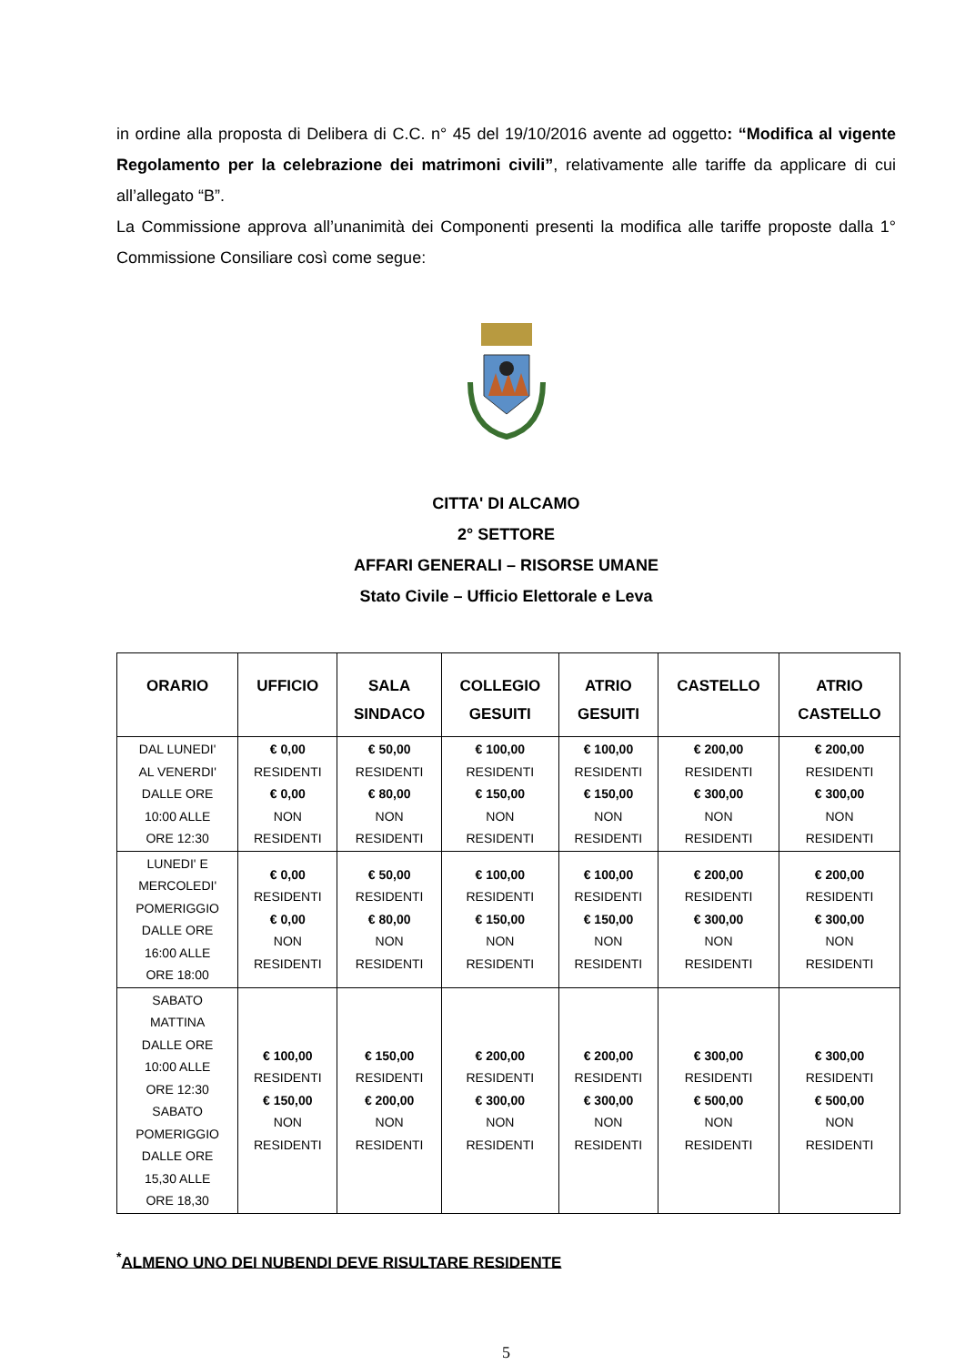in ordine alla proposta di Delibera di C.C. n° 45 del 19/10/2016 avente ad oggetto: “Modifica al vigente Regolamento per la celebrazione dei matrimoni civili”, relativamente alle tariffe da applicare di cui all’allegato “B”.
La Commissione approva all’unanimità dei Componenti presenti la modifica alle tariffe proposte dalla 1° Commissione Consiliare così come segue:
CITTA' DI ALCAMO
2° SETTORE
AFFARI GENERALI – RISORSE UMANE
Stato Civile – Ufficio Elettorale e Leva
| ORARIO | UFFICIO | SALA SINDACO | COLLEGIO GESUITI | ATRIO GESUITI | CASTELLO | ATRIO CASTELLO |
| --- | --- | --- | --- | --- | --- | --- |
| DAL LUNEDI' AL VENERDI' DALLE ORE 10:00 ALLE ORE 12:30 | € 0,00 RESIDENTI € 0,00 NON RESIDENTI | € 50,00 RESIDENTI € 80,00 NON RESIDENTI | € 100,00 RESIDENTI € 150,00 NON RESIDENTI | € 100,00 RESIDENTI € 150,00 NON RESIDENTI | € 200,00 RESIDENTI € 300,00 NON RESIDENTI | € 200,00 RESIDENTI € 300,00 NON RESIDENTI |
| LUNEDI' E MERCOLEDI' POMERIGGIO DALLE ORE 16:00 ALLE ORE 18:00 | € 0,00 RESIDENTI € 0,00 NON RESIDENTI | € 50,00 RESIDENTI € 80,00 NON RESIDENTI | € 100,00 RESIDENTI € 150,00 NON RESIDENTI | € 100,00 RESIDENTI € 150,00 NON RESIDENTI | € 200,00 RESIDENTI € 300,00 NON RESIDENTI | € 200,00 RESIDENTI € 300,00 NON RESIDENTI |
| SABATO MATTINA DALLE ORE 10:00 ALLE ORE 12:30 SABATO POMERIGGIO DALLE ORE 15,30 ALLE ORE 18,30 | € 100,00 RESIDENTI € 150,00 NON RESIDENTI | € 150,00 RESIDENTI € 200,00 NON RESIDENTI | € 200,00 RESIDENTI € 300,00 NON RESIDENTI | € 200,00 RESIDENTI € 300,00 NON RESIDENTI | € 300,00 RESIDENTI € 500,00 NON RESIDENTI | € 300,00 RESIDENTI € 500,00 NON RESIDENTI |
<sup>*</sup> ALMENO UNO DEI NUBENDI DEVE RISULTARE RESIDENTE
5